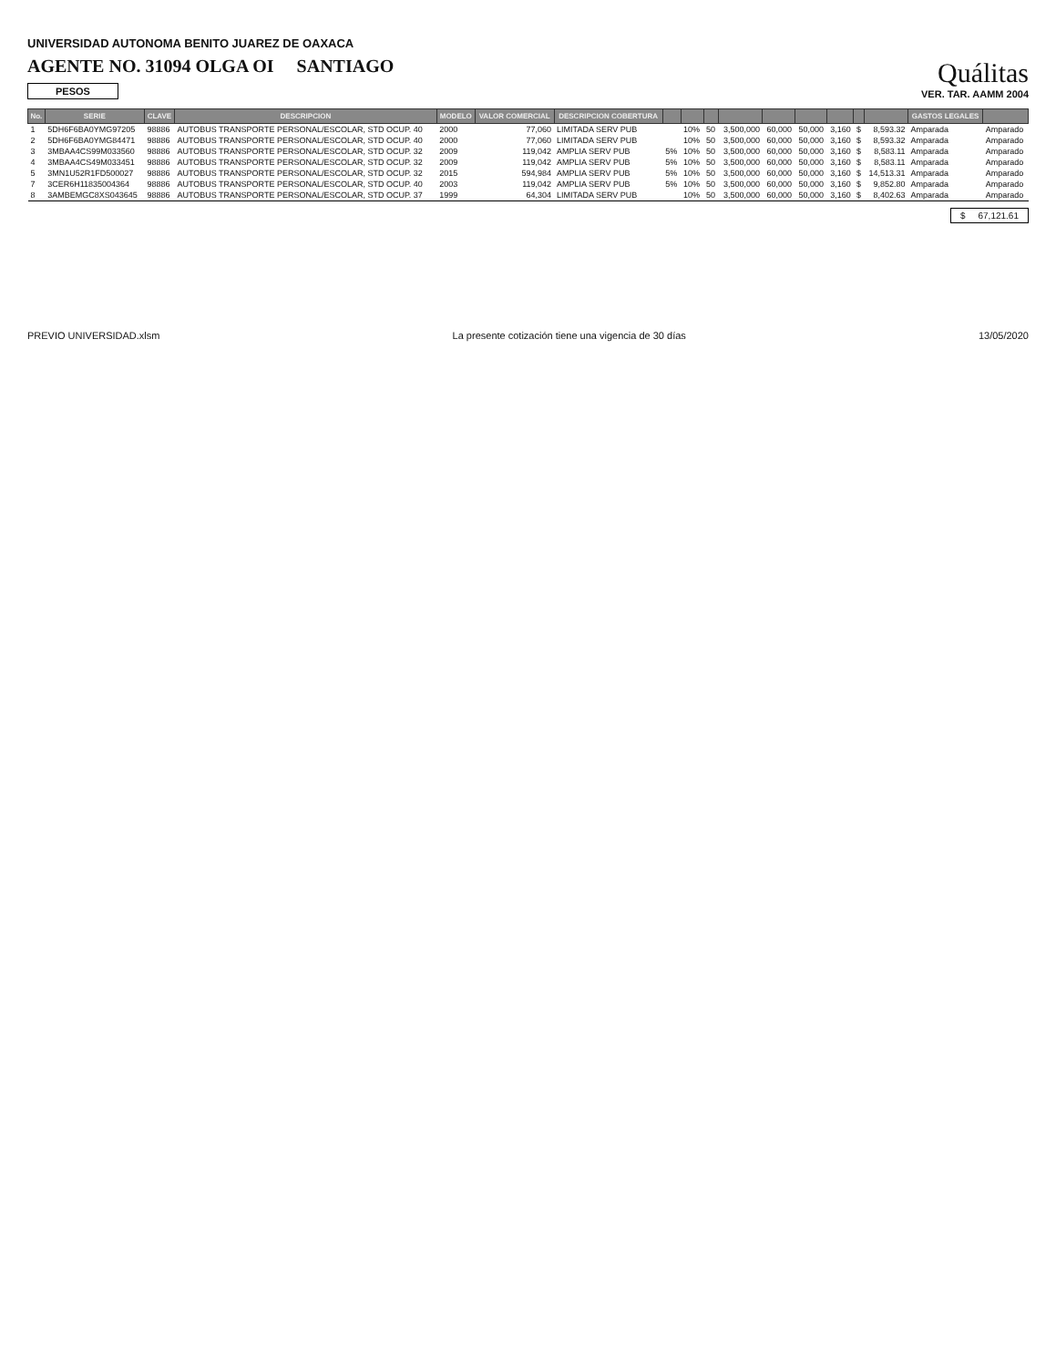UNIVERSIDAD AUTONOMA BENITO JUAREZ DE OAXACA
AGENTE NO. 31094 OLGA OI SANTIAGO
PESOS
Quálitas
VER. TAR. AAMM 2004
| No. | SERIE | CLAVE | DESCRIPCION | MODELO | VALOR COMERCIAL | DESCRIPCION COBERTURA | | | | | | | | | | GASTOS LEGALES | |
| --- | --- | --- | --- | --- | --- | --- | --- | --- | --- | --- | --- | --- | --- | --- | --- | --- | --- |
| 1 | 5DH6F6BA0YMG97205 | 98886 | AUTOBUS TRANSPORTE PERSONAL/ESCOLAR, STD OCUP. 40 | 2000 | 77,060 | LIMITADA SERV PUB | | 10% | 50 | 3,500,000 | 60,000 | 50,000 | 3,160 | $ | 8,593.32 | Amparada | Amparado |
| 2 | 5DH6F6BA0YMG84471 | 98886 | AUTOBUS TRANSPORTE PERSONAL/ESCOLAR, STD OCUP. 40 | 2000 | 77,060 | LIMITADA SERV PUB | | 10% | 50 | 3,500,000 | 60,000 | 50,000 | 3,160 | $ | 8,593.32 | Amparada | Amparado |
| 3 | 3MBAA4CS99M033560 | 98886 | AUTOBUS TRANSPORTE PERSONAL/ESCOLAR, STD OCUP. 32 | 2009 | 119,042 | AMPLIA SERV PUB | 5% | 10% | 50 | 3,500,000 | 60,000 | 50,000 | 3,160 | $ | 8,583.11 | Amparada | Amparado |
| 4 | 3MBAA4CS49M033451 | 98886 | AUTOBUS TRANSPORTE PERSONAL/ESCOLAR, STD OCUP. 32 | 2009 | 119,042 | AMPLIA SERV PUB | 5% | 10% | 50 | 3,500,000 | 60,000 | 50,000 | 3,160 | $ | 8,583.11 | Amparada | Amparado |
| 5 | 3MN1U52R1FD500027 | 98886 | AUTOBUS TRANSPORTE PERSONAL/ESCOLAR, STD OCUP. 32 | 2015 | 594,984 | AMPLIA SERV PUB | 5% | 10% | 50 | 3,500,000 | 60,000 | 50,000 | 3,160 | $ | 14,513.31 | Amparada | Amparado |
| 7 | 3CER6H11835004364 | 98886 | AUTOBUS TRANSPORTE PERSONAL/ESCOLAR, STD OCUP. 40 | 2003 | 119,042 | AMPLIA SERV PUB | 5% | 10% | 50 | 3,500,000 | 60,000 | 50,000 | 3,160 | $ | 9,852.80 | Amparada | Amparado |
| 8 | 3AMBEMGC8XS043645 | 98886 | AUTOBUS TRANSPORTE PERSONAL/ESCOLAR, STD OCUP. 37 | 1999 | 64,304 | LIMITADA SERV PUB | | 10% | 50 | 3,500,000 | 60,000 | 50,000 | 3,160 | $ | 8,402.63 | Amparada | Amparado |
$ 67,121.61
PREVIO UNIVERSIDAD.xlsm La presente cotización tiene una vigencia de 30 días 13/05/2020